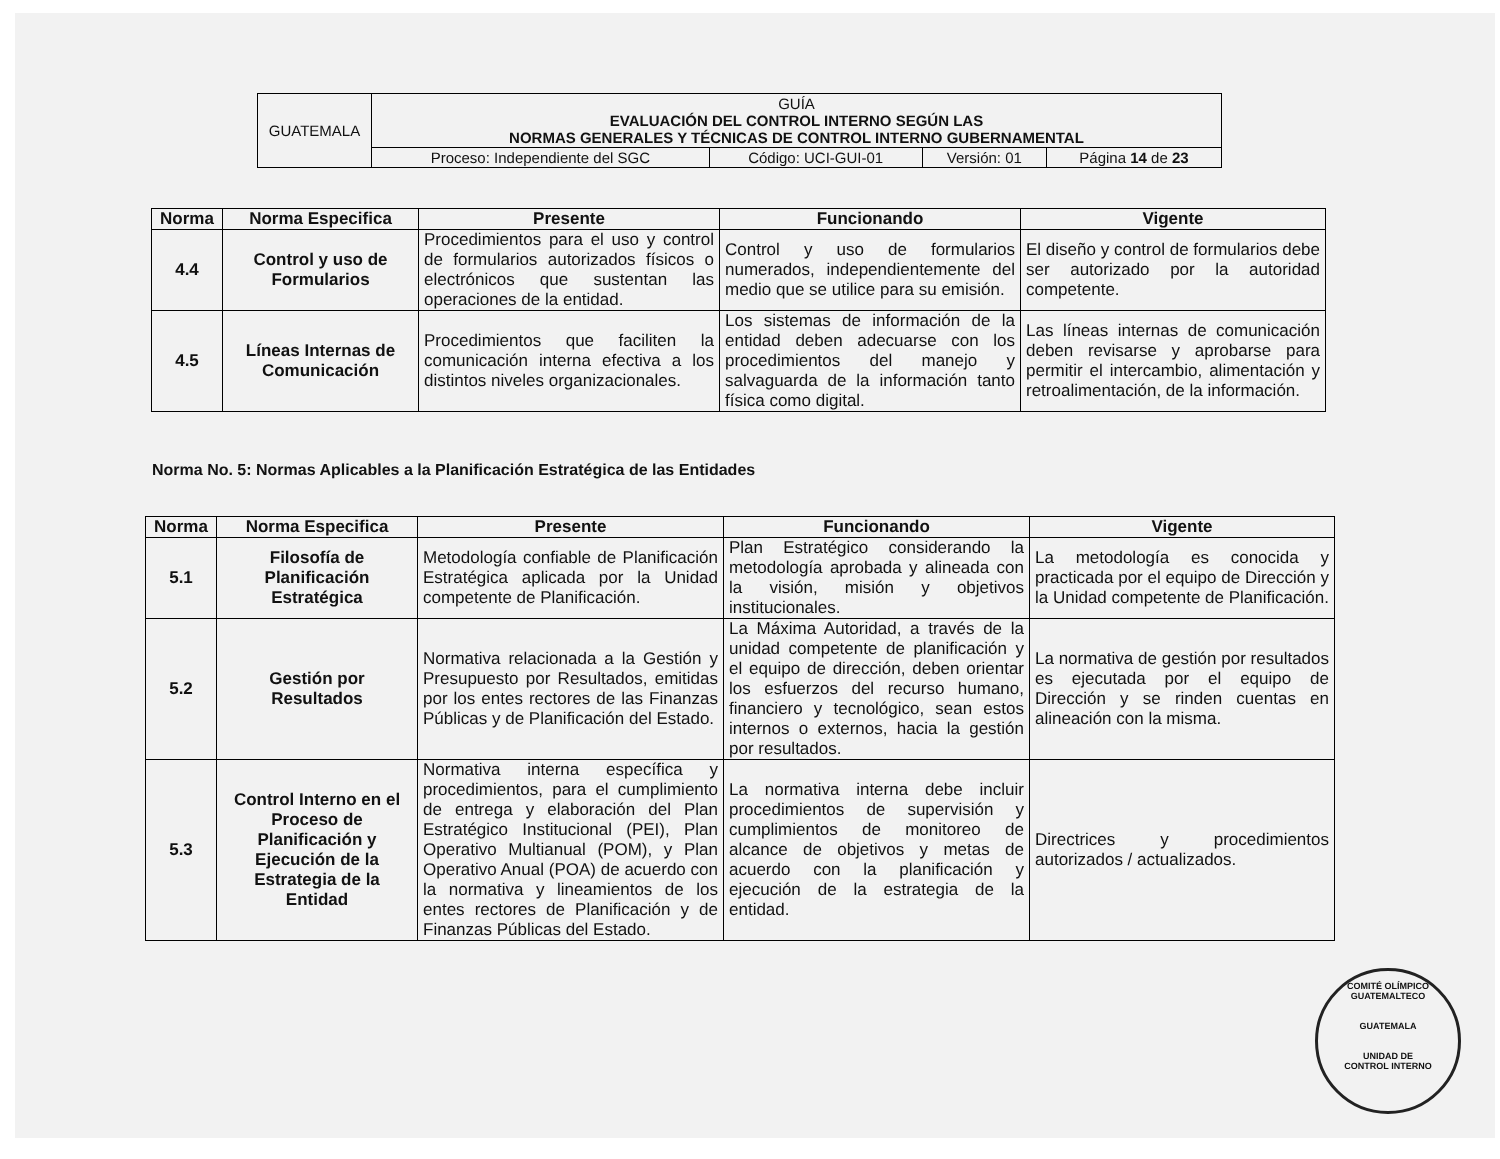| GUATEMALA | GUÍA EVALUACIÓN DEL CONTROL INTERNO SEGÚN LAS NORMAS GENERALES Y TÉCNICAS DE CONTROL INTERNO GUBERNAMENTAL | | | |
| | Proceso: Independiente del SGC | Código: UCI-GUI-01 | Versión: 01 | Página 14 de 23 |
| Norma | Norma Especifica | Presente | Funcionando | Vigente |
| --- | --- | --- | --- | --- |
| 4.4 | Control y uso de Formularios | Procedimientos para el uso y control de formularios autorizados físicos o electrónicos que sustentan las operaciones de la entidad. | Control y uso de formularios numerados, independientemente del medio que se utilice para su emisión. | El diseño y control de formularios debe ser autorizado por la autoridad competente. |
| 4.5 | Líneas Internas de Comunicación | Procedimientos que faciliten la comunicación interna efectiva a los distintos niveles organizacionales. | Los sistemas de información de la entidad deben adecuarse con los procedimientos del manejo y salvaguarda de la información tanto física como digital. | Las líneas internas de comunicación deben revisarse y aprobarse para permitir el intercambio, alimentación y retroalimentación, de la información. |
Norma No. 5: Normas Aplicables a la Planificación Estratégica de las Entidades
| Norma | Norma Especifica | Presente | Funcionando | Vigente |
| --- | --- | --- | --- | --- |
| 5.1 | Filosofía de Planificación Estratégica | Metodología confiable de Planificación Estratégica aplicada por la Unidad competente de Planificación. | Plan Estratégico considerando la metodología aprobada y alineada con la visión, misión y objetivos institucionales. | La metodología es conocida y practicada por el equipo de Dirección y la Unidad competente de Planificación. |
| 5.2 | Gestión por Resultados | Normativa relacionada a la Gestión y Presupuesto por Resultados, emitidas por los entes rectores de las Finanzas Públicas y de Planificación del Estado. | La Máxima Autoridad, a través de la unidad competente de planificación y el equipo de dirección, deben orientar los esfuerzos del recurso humano, financiero y tecnológico, sean estos internos o externos, hacia la gestión por resultados. | La normativa de gestión por resultados es ejecutada por el equipo de Dirección y se rinden cuentas en alineación con la misma. |
| 5.3 | Control Interno en el Proceso de Planificación y Ejecución de la Estrategia de la Entidad | Normativa interna específica y procedimientos, para el cumplimiento de entrega y elaboración del Plan Estratégico Institucional (PEI), Plan Operativo Multianual (POM), y Plan Operativo Anual (POA) de acuerdo con la normativa y lineamientos de los entes rectores de Planificación y de Finanzas Públicas del Estado. | La normativa interna debe incluir procedimientos de supervisión y cumplimientos de monitoreo de alcance de objetivos y metas de acuerdo con la planificación y ejecución de la estrategia de la entidad. | Directrices y procedimientos autorizados / actualizados. |
COMITÉ OLÍMPICO GUATEMALTECO
GUATEMALA
UNIDAD DE
CONTROL INTERNO